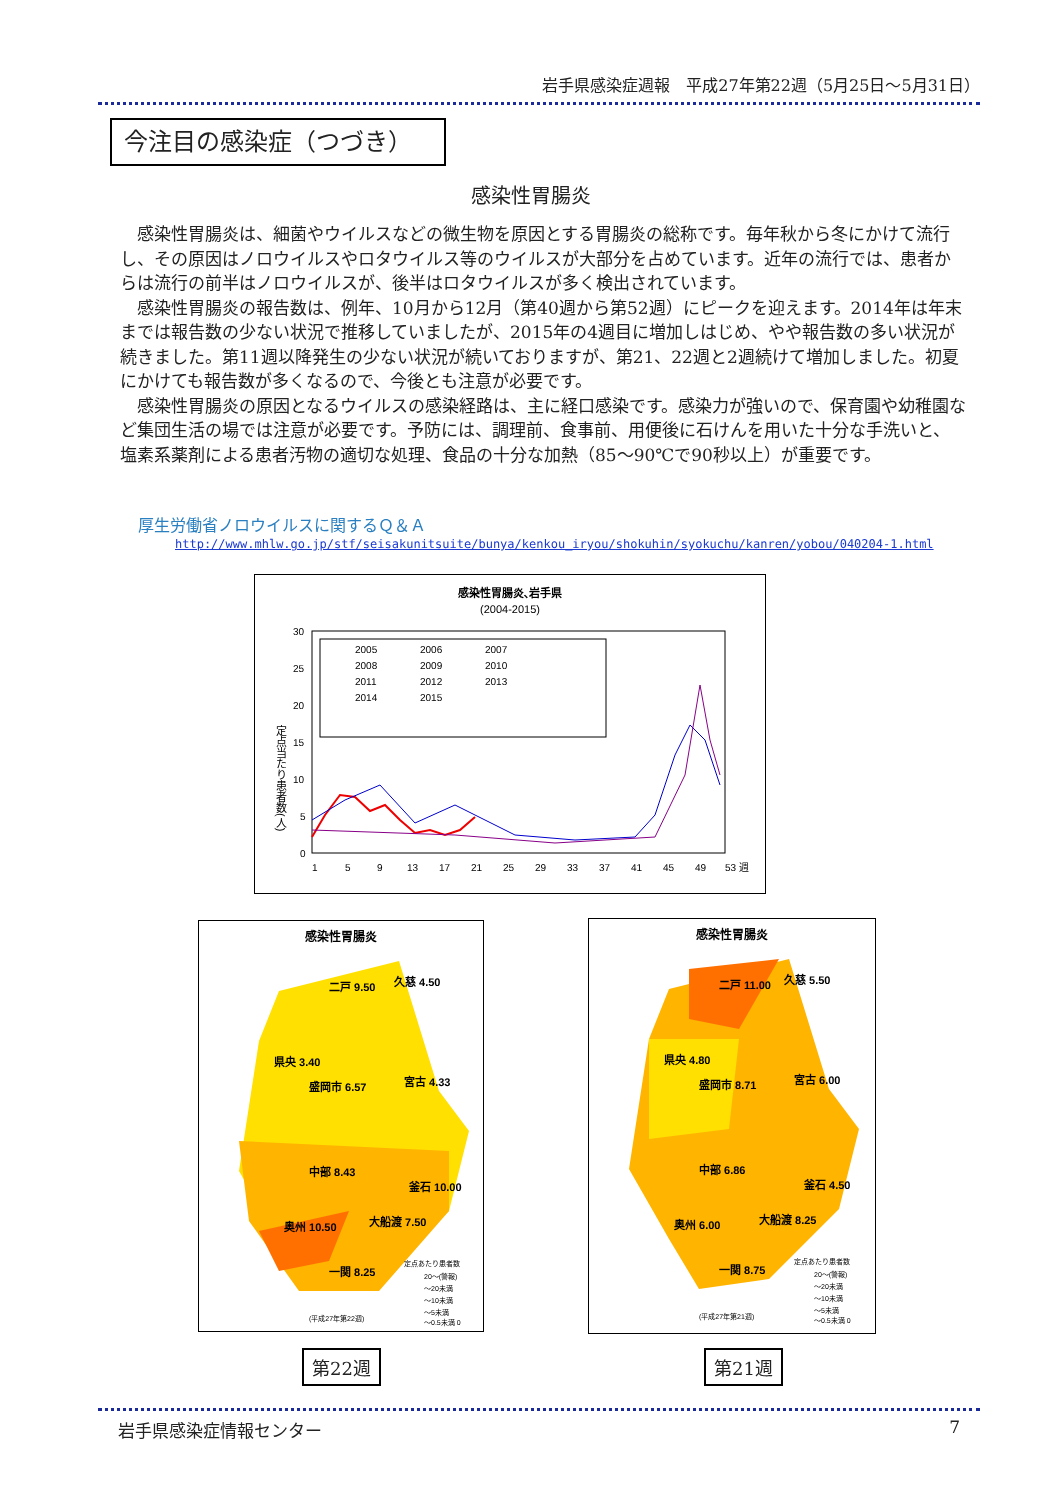岩手県感染症週報　平成27年第22週（5月25日～5月31日）
今注目の感染症（つづき）
感染性胃腸炎
感染性胃腸炎は、細菌やウイルスなどの微生物を原因とする胃腸炎の総称です。毎年秋から冬にかけて流行し、その原因はノロウイルスやロタウイルス等のウイルスが大部分を占めています。近年の流行では、患者からは流行の前半はノロウイルスが、後半はロタウイルスが多く検出されています。
感染性胃腸炎の報告数は、例年、10月から12月（第40週から第52週）にピークを迎えます。2014年は年末までは報告数の少ない状況で推移していましたが、2015年の4週目に増加しはじめ、やや報告数の多い状況が続きました。第11週以降発生の少ない状況が続いておりますが、第21、22週と2週続けて増加しました。初夏にかけても報告数が多くなるので、今後とも注意が必要です。
感染性胃腸炎の原因となるウイルスの感染経路は、主に経口感染です。感染力が強いので、保育園や幼稚園など集団生活の場では注意が必要です。予防には、調理前、食事前、用便後に石けんを用いた十分な手洗いと、塩素系薬剤による患者汚物の適切な処理、食品の十分な加熱（85～90℃で90秒以上）が重要です。
厚生労働省ノロウイルスに関するＱ＆Ａ
http://www.mhlw.go.jp/stf/seisakunitsuite/bunya/kenkou_iryou/shokuhin/syokuchu/kanren/yobou/040204-1.html
感染性胃腸炎､岩手県
(2004-2015)
0
5
10
15
20
25
30
1
5
9
13
17
21
25
29
33
37
41
45
49
53 週
定点当たり患者数(人)
2005
2006
2007
2008
2009
2010
2011
2012
2013
2014
2015
感染性胃腸炎
二戸 9.50
久慈 4.50
県央 3.40
盛岡市 6.57
宮古 4.33
中部 8.43
釜石 10.00
奥州 10.50
大船渡 7.50
一関 8.25
定点あたり患者数
20～(警報)
～20未満
～10未満
～5未満
～0.5未満 0
(平成27年第22週)
感染性胃腸炎
二戸 11.00
久慈 5.50
県央 4.80
盛岡市 8.71
宮古 6.00
中部 6.86
釜石 4.50
奥州 6.00
大船渡 8.25
一関 8.75
定点あたり患者数
20～(警報)
～20未満
～10未満
～5未満
～0.5未満 0
(平成27年第21週)
第22週 第21週
岩手県感染症情報センター 7